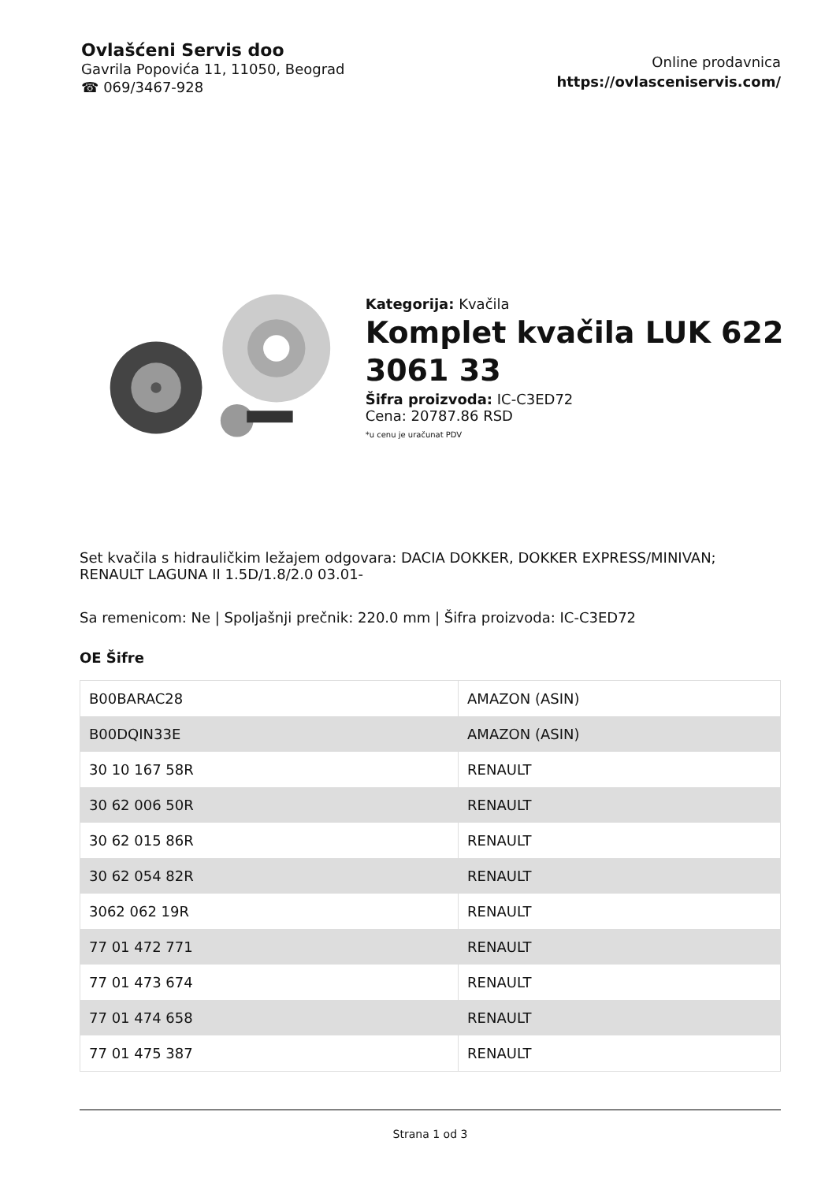Ovlašćeni Servis doo
Gavrila Popovića 11, 11050, Beograd
☎ 069/3467-928
Online prodavnica
https://ovlasceniservis.com/
Kategorija: Kvačila
Komplet kvačila LUK 622 3061 33
Šifra proizvoda: IC-C3ED72
Cena: 20787.86 RSD
*u cenu je uračunat PDV
Set kvačila s hidrauličkim ležajem odgovara: DACIA DOKKER, DOKKER EXPRESS/MINIVAN; RENAULT LAGUNA II 1.5D/1.8/2.0 03.01-
Sa remenicom: Ne | Spoljašnji prečnik: 220.0 mm | Šifra proizvoda: IC-C3ED72
OE Šifre
| B00BARAC28 | AMAZON (ASIN) |
| B00DQIN33E | AMAZON (ASIN) |
| 30 10 167 58R | RENAULT |
| 30 62 006 50R | RENAULT |
| 30 62 015 86R | RENAULT |
| 30 62 054 82R | RENAULT |
| 3062 062 19R | RENAULT |
| 77 01 472 771 | RENAULT |
| 77 01 473 674 | RENAULT |
| 77 01 474 658 | RENAULT |
| 77 01 475 387 | RENAULT |
Strana 1 od 3